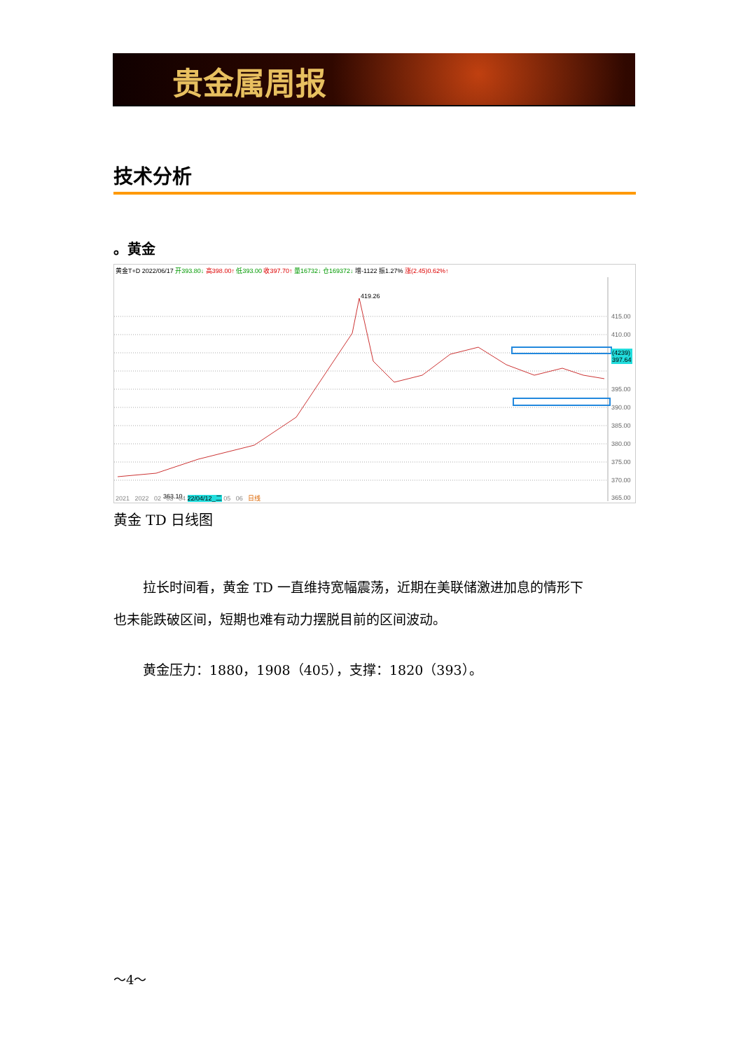贵金属周报
技术分析
。黄金
黄金T+D 2022/06/17 开393.80↓ 高398.00↑ 低393.00 收397.70↑ 量16732↓ 仓169372↓ 增-1122 振1.27% 涨(2.45)0.62%↑
415.00
410.00
405.00
395.00
390.00
385.00
380.00
375.00
370.00
365.00
419.26
363.10
(4239)
397.64
2021 2022 02 03 04 22/04/12_二 05 06 日线
黄金 TD 日线图
拉长时间看，黄金 TD 一直维持宽幅震荡，近期在美联储激进加息的情形下
也未能跌破区间，短期也难有动力摆脱目前的区间波动。
黄金压力：1880，1908（405），支撑：1820（393）。
～4～